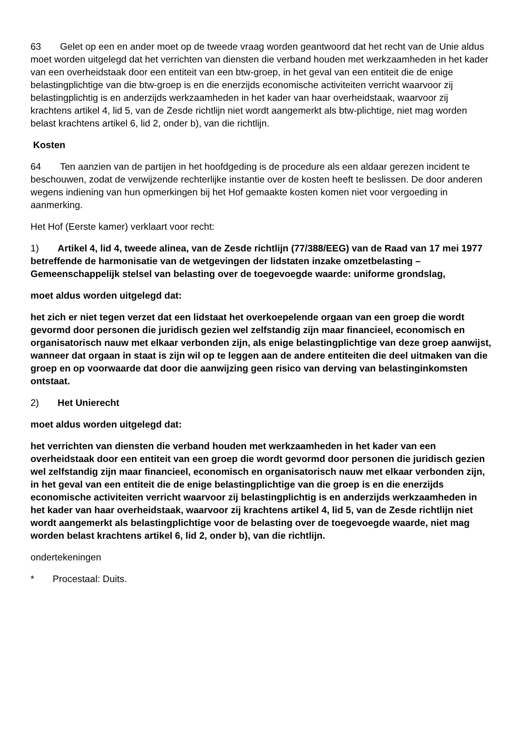63 Gelet op een en ander moet op de tweede vraag worden geantwoord dat het recht van de Unie aldus moet worden uitgelegd dat het verrichten van diensten die verband houden met werkzaamheden in het kader van een overheidstaak door een entiteit van een btw-groep, in het geval van een entiteit die de enige belastingplichtige van die btw-groep is en die enerzijds economische activiteiten verricht waarvoor zij belastingplichtig is en anderzijds werkzaamheden in het kader van haar overheidstaak, waarvoor zij krachtens artikel 4, lid 5, van de Zesde richtlijn niet wordt aangemerkt als btw-plichtige, niet mag worden belast krachtens artikel 6, lid 2, onder b), van die richtlijn.
Kosten
64 Ten aanzien van de partijen in het hoofdgeding is de procedure als een aldaar gerezen incident te beschouwen, zodat de verwijzende rechterlijke instantie over de kosten heeft te beslissen. De door anderen wegens indiening van hun opmerkingen bij het Hof gemaakte kosten komen niet voor vergoeding in aanmerking.
Het Hof (Eerste kamer) verklaart voor recht:
1) Artikel 4, lid 4, tweede alinea, van de Zesde richtlijn (77/388/EEG) van de Raad van 17 mei 1977 betreffende de harmonisatie van de wetgevingen der lidstaten inzake omzetbelasting – Gemeenschappelijk stelsel van belasting over de toegevoegde waarde: uniforme grondslag,
moet aldus worden uitgelegd dat:
het zich er niet tegen verzet dat een lidstaat het overkoepelende orgaan van een groep die wordt gevormd door personen die juridisch gezien wel zelfstandig zijn maar financieel, economisch en organisatorisch nauw met elkaar verbonden zijn, als enige belastingplichtige van deze groep aanwijst, wanneer dat orgaan in staat is zijn wil op te leggen aan de andere entiteiten die deel uitmaken van die groep en op voorwaarde dat door die aanwijzing geen risico van derving van belastinginkomsten ontstaat.
2) Het Unierecht
moet aldus worden uitgelegd dat:
het verrichten van diensten die verband houden met werkzaamheden in het kader van een overheidstaak door een entiteit van een groep die wordt gevormd door personen die juridisch gezien wel zelfstandig zijn maar financieel, economisch en organisatorisch nauw met elkaar verbonden zijn, in het geval van een entiteit die de enige belastingplichtige van die groep is en die enerzijds economische activiteiten verricht waarvoor zij belastingplichtig is en anderzijds werkzaamheden in het kader van haar overheidstaak, waarvoor zij krachtens artikel 4, lid 5, van de Zesde richtlijn niet wordt aangemerkt als belastingplichtige voor de belasting over de toegevoegde waarde, niet mag worden belast krachtens artikel 6, lid 2, onder b), van die richtlijn.
ondertekeningen
* Procestaal: Duits.